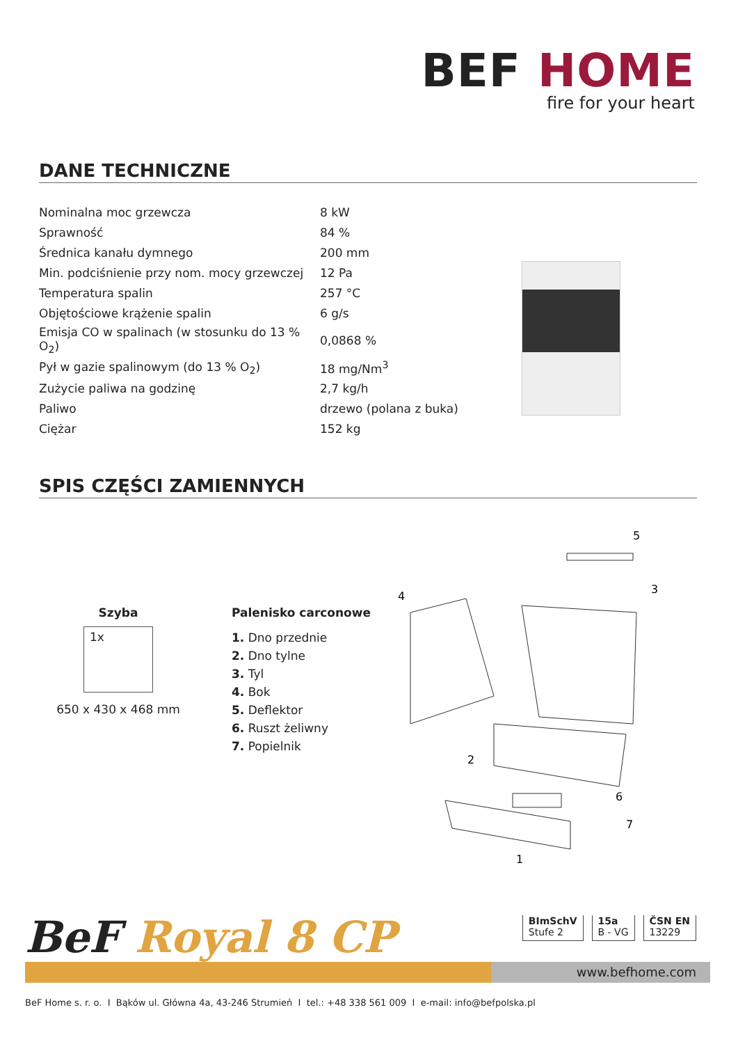BEF HOME
fire for your heart
DANE TECHNICZNE
| Nominalna moc grzewcza | 8 kW |
| Sprawność | 84 % |
| Średnica kanału dymnego | 200 mm |
| Min. podciśnienie przy nom. mocy grzewczej | 12 Pa |
| Temperatura spalin | 257 °C |
| Objętościowe krążenie spalin | 6 g/s |
| Emisja CO w spalinach (w stosunku do 13 % O<sub>2</sub>) | 0,0868 % |
| Pył w gazie spalinowym (do 13 % O<sub>2</sub>) | 18 mg/Nm<sup>3</sup> |
| Zużycie paliwa na godzinę | 2,7 kg/h |
| Paliwo | drzewo (polana z buka) |
| Ciężar | 152 kg |
SPIS CZĘŚCI ZAMIENNYCH
Szyba
1x
650 x 430 x 468 mm
Palenisko carconowe
1. Dno przednie
2. Dno tylne
3. Tyl
4. Bok
5. Deflektor
6. Ruszt żeliwny
7. Popielnik
5
3
4
2
6
7
1
BeF Royal 8 CP
BImSchV
Stufe 2
15a
B - VG
ČSN EN
13229
www.befhome.com
BeF Home s. r. o. I Bąków ul. Główna 4a, 43-246 Strumień I tel.: +48 338 561 009 I e-mail: info@befpolska.pl